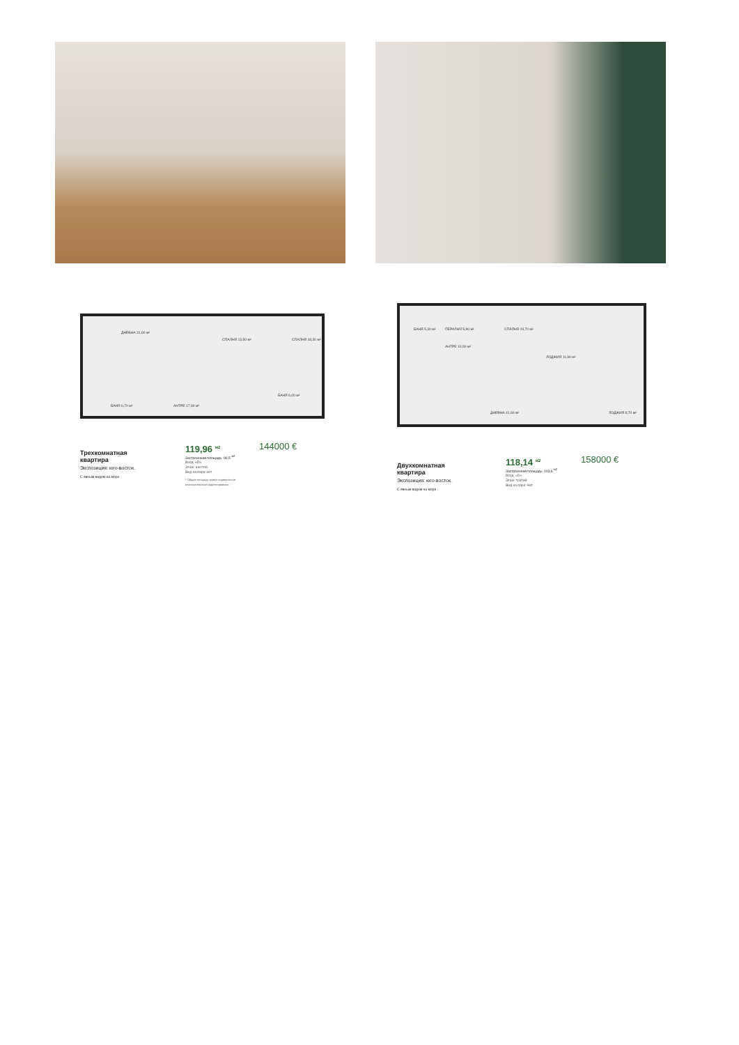ДНЕВНА 31,60 м²
СПАЛНЯ 13,50 м² СПАЛНЯ 18,30 м²
БАНЯ 6,70 м² АНТРЕ 17,60 м²
БАНЯ 6,00 м²
БАНЯ 5,30 м² ПЕРАЛНЯ 5,90 м²
АНТРЕ 10,50 м²
СПАЛНЯ 19,70 м²
ЛОДЖИЯ 11,90 м²
ДНЕВНА 41,60 м² ЛОДЖИЯ 8,70 м²
Трехкомнатная
квартира
Экспозиция: юго-восток.
С явным видом на море .
119,96 <sup>м2</sup>
Застроенная площадь: 96,5 <sup>м2</sup>
Вход: «D»
Этаж: шестой.
Вид на парк: нет
* Общая площадь может подвергаться
незначительным корректировкам.
144000 €
Двухкомнатная
квартира
Экспозиция: юго-восток.
С явным видом на море .
118,14 <sup>м2</sup>
Застроенная площадь: 103,6 <sup>м2</sup>
Вход: «D»
Этаж: третий
Вид на парк: Нет
158000 €